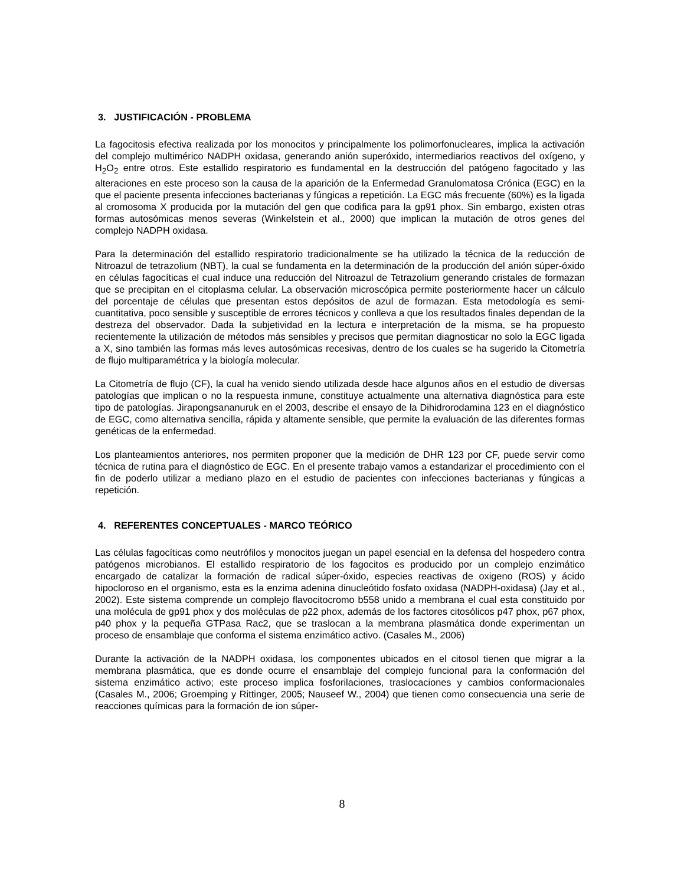3. JUSTIFICACIÓN - PROBLEMA
La fagocitosis efectiva realizada por los monocitos y principalmente los polimorfonucleares, implica la activación del complejo multimérico NADPH oxidasa, generando anión superóxido, intermediarios reactivos del oxígeno, y H<sub>2</sub>O<sub>2</sub> entre otros. Este estallido respiratorio es fundamental en la destrucción del patógeno fagocitado y las alteraciones en este proceso son la causa de la aparición de la Enfermedad Granulomatosa Crónica (EGC) en la que el paciente presenta infecciones bacterianas y fúngicas a repetición. La EGC más frecuente (60%) es la ligada al cromosoma X producida por la mutación del gen que codifica para la gp91 phox. Sin embargo, existen otras formas autosómicas menos severas (Winkelstein et al., 2000) que implican la mutación de otros genes del complejo NADPH oxidasa.
Para la determinación del estallido respiratorio tradicionalmente se ha utilizado la técnica de la reducción de Nitroazul de tetrazolium (NBT), la cual se fundamenta en la determinación de la producción del anión súper-óxido en células fagocíticas el cual induce una reducción del Nitroazul de Tetrazolium generando cristales de formazan que se precipitan en el citoplasma celular. La observación microscópica permite posteriormente hacer un cálculo del porcentaje de células que presentan estos depósitos de azul de formazan. Esta metodología es semi-cuantitativa, poco sensible y susceptible de errores técnicos y conlleva a que los resultados finales dependan de la destreza del observador. Dada la subjetividad en la lectura e interpretación de la misma, se ha propuesto recientemente la utilización de métodos más sensibles y precisos que permitan diagnosticar no solo la EGC ligada a X, sino también las formas más leves autosómicas recesivas, dentro de los cuales se ha sugerido la Citometría de flujo multiparamétrica y la biología molecular.
La Citometría de flujo (CF), la cual ha venido siendo utilizada desde hace algunos años en el estudio de diversas patologías que implican o no la respuesta inmune, constituye actualmente una alternativa diagnóstica para este tipo de patologías. Jirapongsananuruk en el 2003, describe el ensayo de la Dihidrorodamina 123 en el diagnóstico de EGC, como alternativa sencilla, rápida y altamente sensible, que permite la evaluación de las diferentes formas genéticas de la enfermedad.
Los planteamientos anteriores, nos permiten proponer que la medición de DHR 123 por CF, puede servir como técnica de rutina para el diagnóstico de EGC. En el presente trabajo vamos a estandarizar el procedimiento con el fin de poderlo utilizar a mediano plazo en el estudio de pacientes con infecciones bacterianas y fúngicas a repetición.
4. REFERENTES CONCEPTUALES - MARCO TEÓRICO
Las células fagocíticas como neutrófilos y monocitos juegan un papel esencial en la defensa del hospedero contra patógenos microbianos. El estallido respiratorio de los fagocitos es producido por un complejo enzimático encargado de catalizar la formación de radical súper-óxido, especies reactivas de oxigeno (ROS) y ácido hipocloroso en el organismo, esta es la enzima adenina dinucleótido fosfato oxidasa (NADPH-oxidasa) (Jay et al., 2002). Este sistema comprende un complejo flavocitocromo b558 unido a membrana el cual esta constituido por una molécula de gp91 phox y dos moléculas de p22 phox, además de los factores citosólicos p47 phox, p67 phox, p40 phox y la pequeña GTPasa Rac2, que se traslocan a la membrana plasmática donde experimentan un proceso de ensamblaje que conforma el sistema enzimático activo. (Casales M., 2006)
Durante la activación de la NADPH oxidasa, los componentes ubicados en el citosol tienen que migrar a la membrana plasmática, que es donde ocurre el ensamblaje del complejo funcional para la conformación del sistema enzimático activo; este proceso implica fosforilaciones, traslocaciones y cambios conformacionales (Casales M., 2006; Groemping y Rittinger, 2005; Nauseef W., 2004) que tienen como consecuencia una serie de reacciones químicas para la formación de ion súper-
8